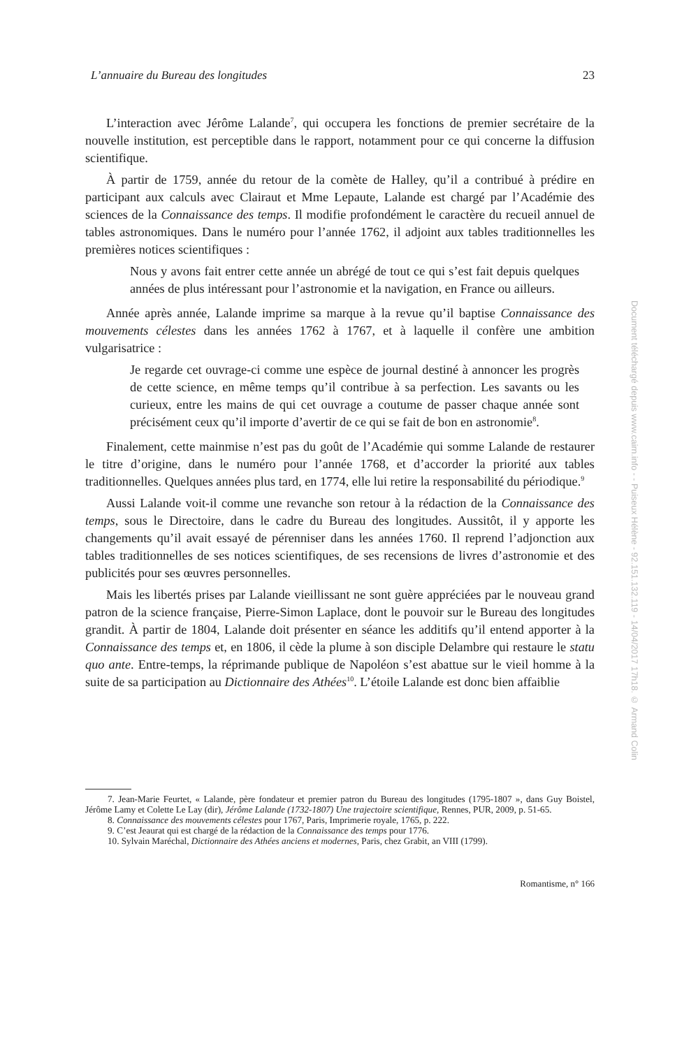L’annuaire du Bureau des longitudes 23
L’interaction avec Jérôme Lalande<sup>7</sup>, qui occupera les fonctions de premier secrétaire de la nouvelle institution, est perceptible dans le rapport, notamment pour ce qui concerne la diffusion scientifique.
À partir de 1759, année du retour de la comète de Halley, qu’il a contribué à prédire en participant aux calculs avec Clairaut et Mme Lepaute, Lalande est chargé par l’Académie des sciences de la Connaissance des temps. Il modifie profondément le caractère du recueil annuel de tables astronomiques. Dans le numéro pour l’année 1762, il adjoint aux tables traditionnelles les premières notices scientifiques :
Nous y avons fait entrer cette année un abrégé de tout ce qui s’est fait depuis quelques années de plus intéressant pour l’astronomie et la navigation, en France ou ailleurs.
Année après année, Lalande imprime sa marque à la revue qu’il baptise Connaissance des mouvements célestes dans les années 1762 à 1767, et à laquelle il confère une ambition vulgarisatrice :
Je regarde cet ouvrage-ci comme une espèce de journal destiné à annoncer les progrès de cette science, en même temps qu’il contribue à sa perfection. Les savants ou les curieux, entre les mains de qui cet ouvrage a coutume de passer chaque année sont précisément ceux qu’il importe d’avertir de ce qui se fait de bon en astronomie<sup>8</sup>.
Finalement, cette mainmise n’est pas du goût de l’Académie qui somme Lalande de restaurer le titre d’origine, dans le numéro pour l’année 1768, et d’accorder la priorité aux tables traditionnelles. Quelques années plus tard, en 1774, elle lui retire la responsabilité du périodique.<sup>9</sup>
Aussi Lalande voit-il comme une revanche son retour à la rédaction de la Connaissance des temps, sous le Directoire, dans le cadre du Bureau des longitudes. Aussitôt, il y apporte les changements qu’il avait essayé de pérenniser dans les années 1760. Il reprend l’adjonction aux tables traditionnelles de ses notices scientifiques, de ses recensions de livres d’astronomie et des publicités pour ses œuvres personnelles.
Mais les libertés prises par Lalande vieillissant ne sont guère appréciées par le nouveau grand patron de la science française, Pierre-Simon Laplace, dont le pouvoir sur le Bureau des longitudes grandit. À partir de 1804, Lalande doit présenter en séance les additifs qu’il entend apporter à la Connaissance des temps et, en 1806, il cède la plume à son disciple Delambre qui restaure le statu quo ante. Entre-temps, la réprimande publique de Napoléon s’est abattue sur le vieil homme à la suite de sa participation au Dictionnaire des Athées<sup>10</sup>. L’étoile Lalande est donc bien affaiblie
7. Jean-Marie Feurtet, « Lalande, père fondateur et premier patron du Bureau des longitudes (1795-1807 », dans Guy Boistel, Jérôme Lamy et Colette Le Lay (dir), Jérôme Lalande (1732-1807) Une trajectoire scientifique, Rennes, PUR, 2009, p. 51-65.
8. Connaissance des mouvements célestes pour 1767, Paris, Imprimerie royale, 1765, p. 222.
9. C’est Jeaurat qui est chargé de la rédaction de la Connaissance des temps pour 1776.
10. Sylvain Maréchal, Dictionnaire des Athées anciens et modernes, Paris, chez Grabit, an VIII (1799).
Romantisme, n° 166
Document téléchargé depuis www.cairn.info - - Puiseux Hélène - 92.151.132.119 - 14/04/2017 17h18. © Armand Colin